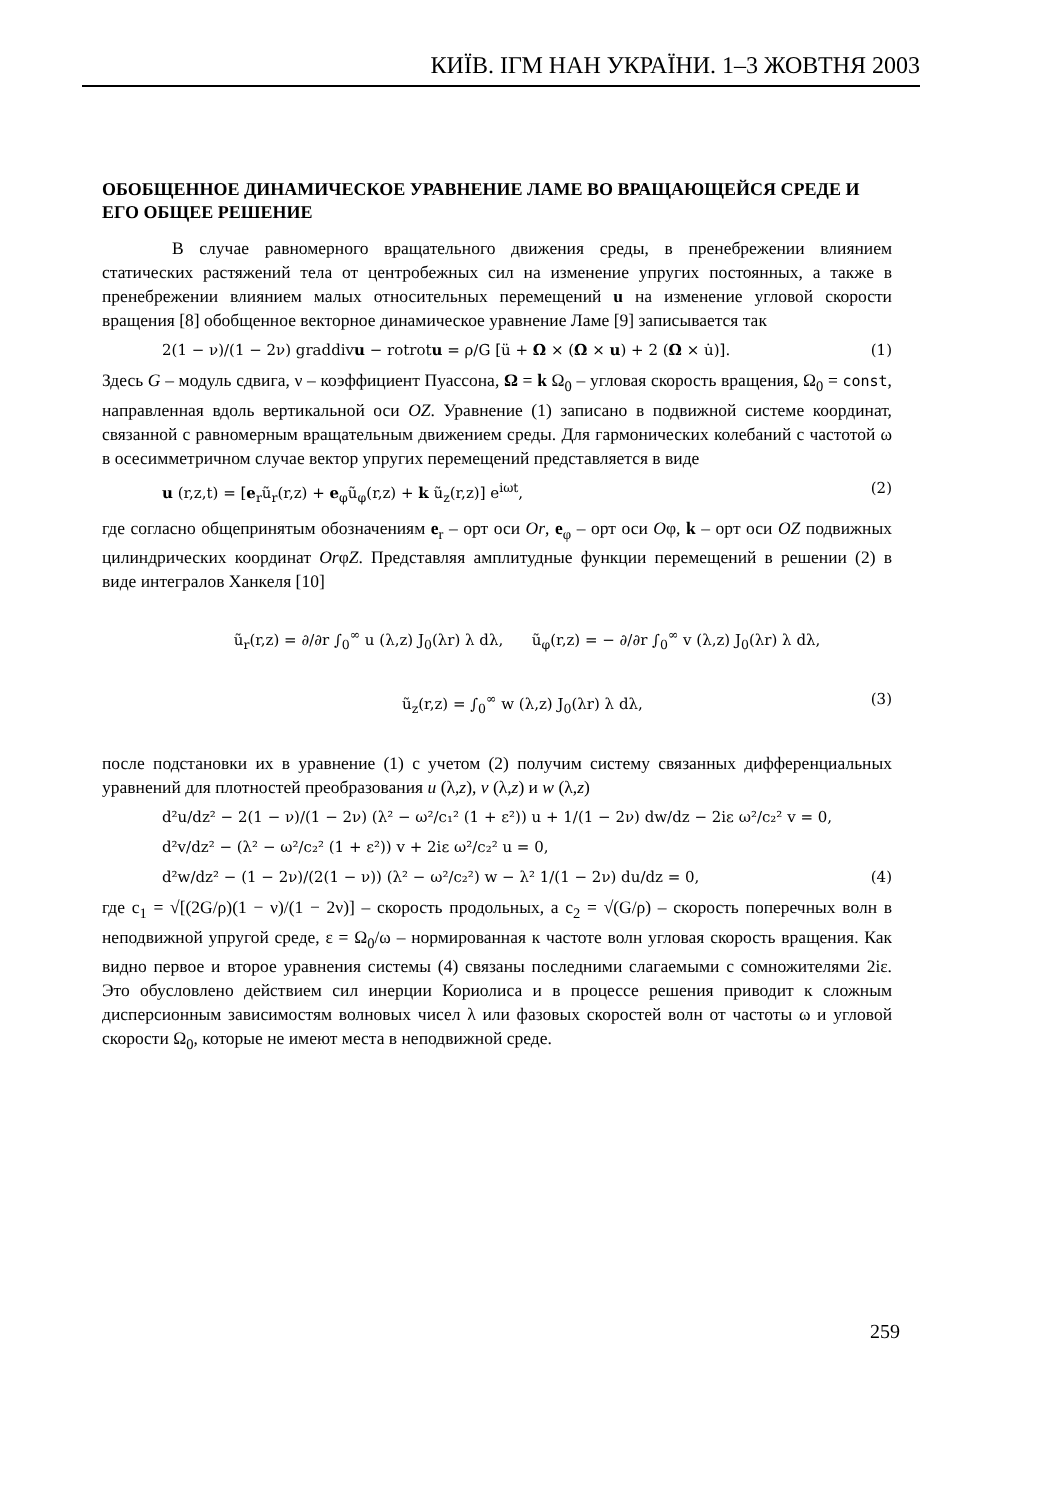КИЇВ. ІГМ НАН УКРАЇНИ. 1–3 ЖОВТНЯ 2003
ОБОБЩЕННОЕ ДИНАМИЧЕСКОЕ УРАВНЕНИЕ ЛАМЕ ВО ВРАЩАЮЩЕЙСЯ СРЕДЕ И ЕГО ОБЩЕЕ РЕШЕНИЕ
В случае равномерного вращательного движения среды, в пренебрежении влиянием статических растяжений тела от центробежных сил на изменение упругих постоянных, а также в пренебрежении влиянием малых относительных перемещений u на изменение угловой скорости вращения [8] обобщенное векторное динамическое уравнение Ламе [9] записывается так
2(1 − ν)/(1 − 2ν) graddivu − rotrotu = ρ/G [ü + Ω × (Ω × u) + 2 (Ω × u̇)]. (1)
Здесь G – модуль сдвига, ν – коэффициент Пуассона, Ω = k Ω<sub>0</sub> – угловая скорость вращения, Ω<sub>0</sub> = const, направленная вдоль вертикальной оси OZ. Уравнение (1) записано в подвижной системе координат, связанной с равномерным вращательным движением среды. Для гармонических колебаний с частотой ω в осесимметричном случае вектор упругих перемещений представляется в виде
u (r,z,t) = [e<sub>r</sub>ũ<sub>r</sub>(r,z) + e<sub>φ</sub>ũ<sub>φ</sub>(r,z) + k ũ<sub>z</sub>(r,z)] e<sup>iωt</sup>, (2)
где согласно общепринятым обозначениям e<sub>r</sub> – орт оси Or, e<sub>φ</sub> – орт оси Oφ, k – орт оси OZ подвижных цилиндрических координат OrφZ. Представляя амплитудные функции перемещений в решении (2) в виде интегралов Ханкеля [10]
ũ<sub>r</sub>(r,z) = ∂/∂r ∫<sub>0</sub><sup>∞</sup> u (λ,z) J<sub>0</sub>(λr) λ dλ, ũ<sub>φ</sub>(r,z) = − ∂/∂r ∫<sub>0</sub><sup>∞</sup> v (λ,z) J<sub>0</sub>(λr) λ dλ,
ũ<sub>z</sub>(r,z) = ∫<sub>0</sub><sup>∞</sup> w (λ,z) J<sub>0</sub>(λr) λ dλ, (3)
после подстановки их в уравнение (1) с учетом (2) получим систему связанных дифференциальных уравнений для плотностей преобразования u (λ,z), v (λ,z) и w (λ,z)
d²u/dz² − 2(1 − ν)/(1 − 2ν) (λ² − ω²/c₁² (1 + ε²)) u + 1/(1 − 2ν) dw/dz − 2iε ω²/c₂² v = 0,
d²v/dz² − (λ² − ω²/c₂² (1 + ε²)) v + 2iε ω²/c₂² u = 0,
d²w/dz² − (1 − 2ν)/(2(1 − ν)) (λ² − ω²/c₂²) w − λ² 1/(1 − 2ν) du/dz = 0, (4)
где c<sub>1</sub> = √[(2G/ρ)(1 − ν)/(1 − 2ν)] – скорость продольных, а c<sub>2</sub> = √(G/ρ) – скорость поперечных волн в неподвижной упругой среде, ε = Ω<sub>0</sub>/ω – нормированная к частоте волн угловая скорость вращения. Как видно первое и второе уравнения системы (4) связаны последними слагаемыми с сомножителями 2iε. Это обусловлено действием сил инерции Кориолиса и в процессе решения приводит к сложным дисперсионным зависимостям волновых чисел λ или фазовых скоростей волн от частоты ω и угловой скорости Ω<sub>0</sub>, которые не имеют места в неподвижной среде.
259